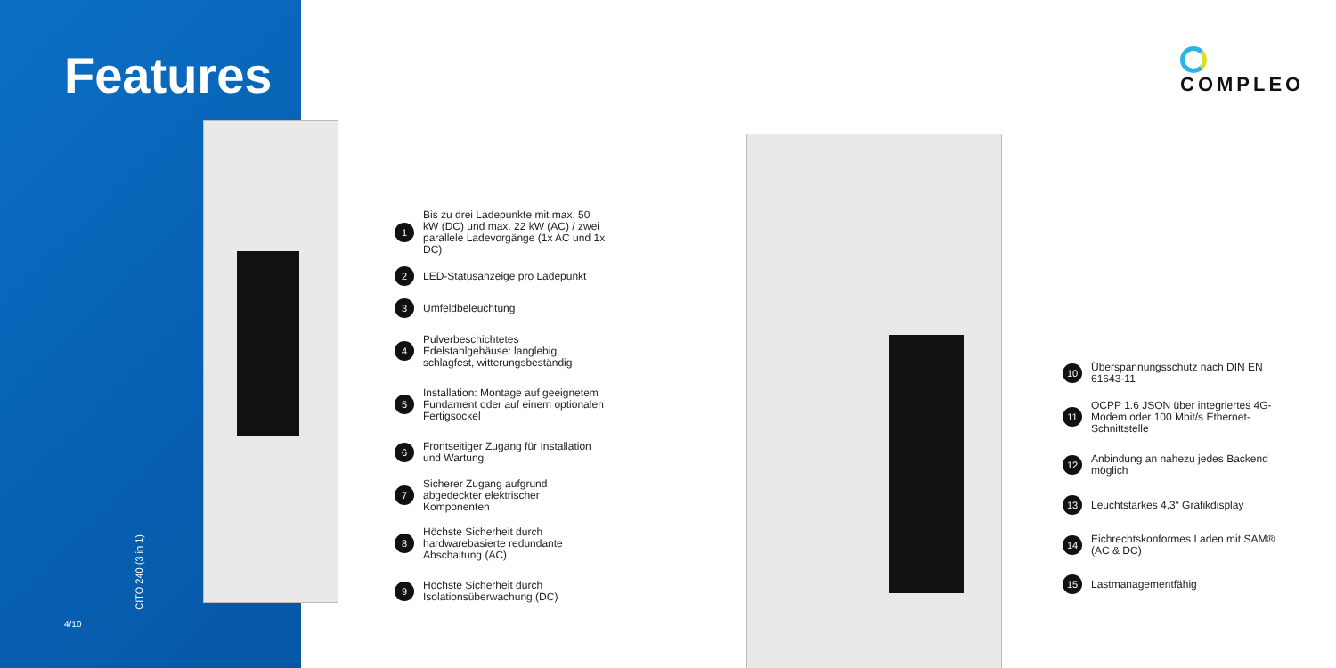Features
CITO 240 (3 in 1)
4/10
1 Bis zu drei Ladepunkte mit max. 50 kW (DC) und max. 22 kW (AC) / zwei parallele Ladevorgänge (1x AC und 1x DC)
2 LED-Statusanzeige pro Ladepunkt
3 Umfeldbeleuchtung
4 Pulverbeschichtetes Edelstahlgehäuse: langlebig, schlagfest, witterungsbeständig
5 Installation: Montage auf geeignetem Fundament oder auf einem optionalen Fertigsockel
6 Frontseitiger Zugang für Installation und Wartung
7 Sicherer Zugang aufgrund abgedeckter elektrischer Komponenten
8 Höchste Sicherheit durch hardwarebasierte redundante Abschaltung (AC)
9 Höchste Sicherheit durch Isolationsüberwachung (DC)
COMPLEO
10 Überspannungsschutz nach DIN EN 61643-11
11 OCPP 1.6 JSON über integriertes 4G-Modem oder 100 Mbit/s Ethernet-Schnittstelle
12 Anbindung an nahezu jedes Backend möglich
13 Leuchtstarkes 4,3“ Grafikdisplay
14 Eichrechtskonformes Laden mit SAM® (AC & DC)
15 Lastmanagementfähig